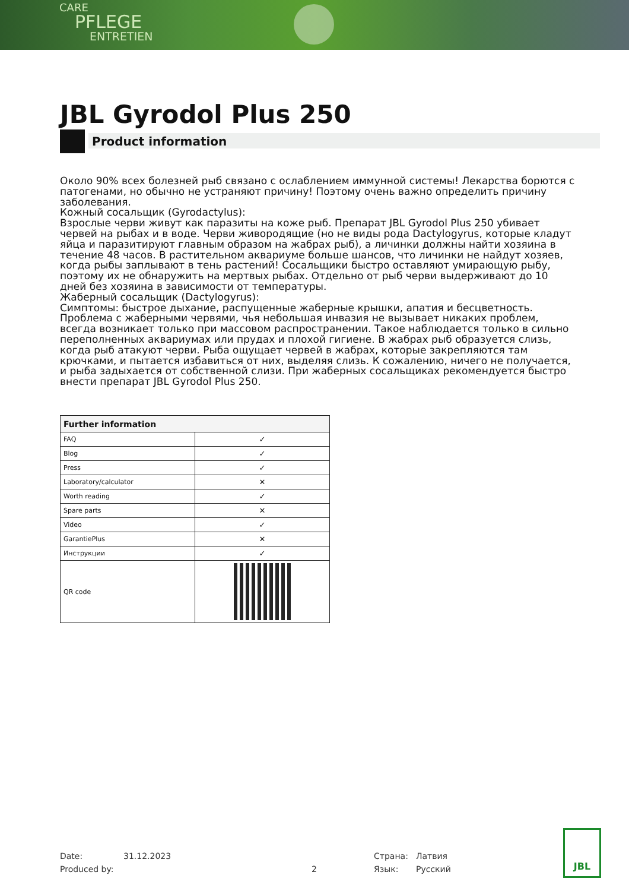CARE
PFLEGE
ENTRETIEN
JBL Gyrodol Plus 250
Product information
Около 90% всех болезней рыб связано с ослаблением иммунной системы! Лекарства борются с патогенами, но обычно не устраняют причину! Поэтому очень важно определить причину заболевания.
Кожный сосальщик (Gyrodactylus):
Взрослые черви живут как паразиты на коже рыб. Препарат JBL Gyrodol Plus 250 убивает червей на рыбах и в воде. Черви живородящие (но не виды рода Dactylogyrus, которые кладут яйца и паразитируют главным образом на жабрах рыб), а личинки должны найти хозяина в течение 48 часов. В растительном аквариуме больше шансов, что личинки не найдут хозяев, когда рыбы заплывают в тень растений! Сосальщики быстро оставляют умирающую рыбу, поэтому их не обнаружить на мертвых рыбах. Отдельно от рыб черви выдерживают до 10 дней без хозяина в зависимости от температуры.
Жаберный сосальщик (Dactylogyrus):
Симптомы: быстрое дыхание, распущенные жаберные крышки, апатия и бесцветность. Проблема с жаберными червями, чья небольшая инвазия не вызывает никаких проблем, всегда возникает только при массовом распространении. Такое наблюдается только в сильно переполненных аквариумах или прудах и плохой гигиене. В жабрах рыб образуется слизь, когда рыб атакуют черви. Рыба ощущает червей в жабрах, которые закрепляются там крючками, и пытается избавиться от них, выделяя слизь. К сожалению, ничего не получается, и рыба задыхается от собственной слизи. При жаберных сосальщиках рекомендуется быстро внести препарат JBL Gyrodol Plus 250.
| Further information | |
| --- | --- |
| FAQ | ✓ |
| Blog | ✓ |
| Press | ✓ |
| Laboratory/calculator | ✕ |
| Worth reading | ✓ |
| Spare parts | ✕ |
| Video | ✓ |
| GarantiePlus | ✕ |
| Инструкции | ✓ |
| QR code | |
Date: 31.12.2023 Страна: Латвия
Produced by: 2 Язык: Русский
JBL